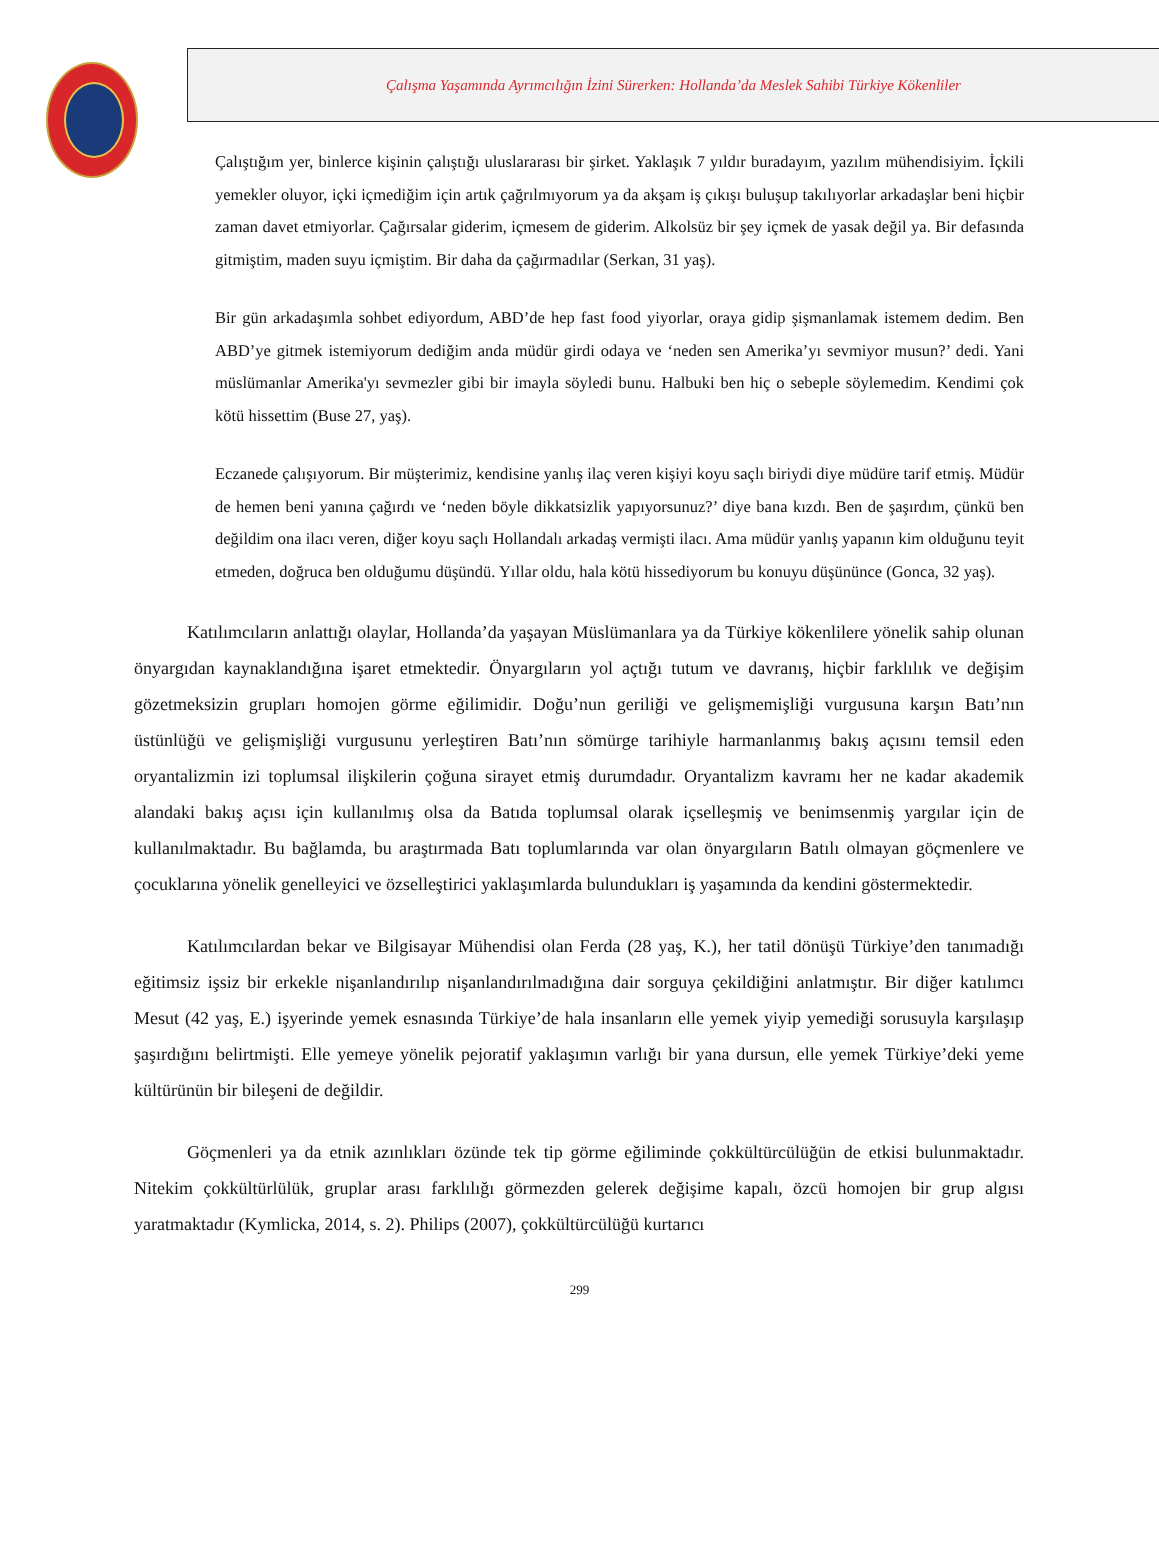Çalışma Yaşamında Ayrımcılığın İzini Sürerken: Hollanda’da Meslek Sahibi Türkiye Kökenliler
Çalıştığım yer, binlerce kişinin çalıştığı uluslararası bir şirket. Yaklaşık 7 yıldır buradayım, yazılım mühendisiyim. İçkili yemekler oluyor, içki içmediğim için artık çağrılmıyorum ya da akşam iş çıkışı buluşup takılıyorlar arkadaşlar beni hiçbir zaman davet etmiyorlar. Çağırsalar giderim, içmesem de giderim. Alkolsüz bir şey içmek de yasak değil ya. Bir defasında gitmiştim, maden suyu içmiştim. Bir daha da çağırmadılar (Serkan, 31 yaş).
Bir gün arkadaşımla sohbet ediyordum, ABD’de hep fast food yiyorlar, oraya gidip şişmanlamak istemem dedim. Ben ABD’ye gitmek istemiyorum dediğim anda müdür girdi odaya ve ‘neden sen Amerika’yı sevmiyor musun?’ dedi. Yani müslümanlar Amerika'yı sevmezler gibi bir imayla söyledi bunu. Halbuki ben hiç o sebeple söylemedim. Kendimi çok kötü hissettim (Buse 27, yaş).
Eczanede çalışıyorum. Bir müşterimiz, kendisine yanlış ilaç veren kişiyi koyu saçlı biriydi diye müdüre tarif etmiş. Müdür de hemen beni yanına çağırdı ve ‘neden böyle dikkatsizlik yapıyorsunuz?’ diye bana kızdı. Ben de şaşırdım, çünkü ben değildim ona ilacı veren, diğer koyu saçlı Hollandalı arkadaş vermişti ilacı. Ama müdür yanlış yapanın kim olduğunu teyit etmeden, doğruca ben olduğumu düşündü. Yıllar oldu, hala kötü hissediyorum bu konuyu düşününce (Gonca, 32 yaş).
Katılımcıların anlattığı olaylar, Hollanda’da yaşayan Müslümanlara ya da Türkiye kökenlilere yönelik sahip olunan önyargıdan kaynaklandığına işaret etmektedir. Önyargıların yol açtığı tutum ve davranış, hiçbir farklılık ve değişim gözetmeksizin grupları homojen görme eğilimidir. Doğu’nun geriliği ve gelişmemişliği vurgusuna karşın Batı’nın üstünlüğü ve gelişmişliği vurgusunu yerleştiren Batı’nın sömürge tarihiyle harmanlanmış bakış açısını temsil eden oryantalizmin izi toplumsal ilişkilerin çoğuna sirayet etmiş durumdadır. Oryantalizm kavramı her ne kadar akademik alandaki bakış açısı için kullanılmış olsa da Batıda toplumsal olarak içselleşmiş ve benimsenmiş yargılar için de kullanılmaktadır. Bu bağlamda, bu araştırmada Batı toplumlarında var olan önyargıların Batılı olmayan göçmenlere ve çocuklarına yönelik genelleyici ve özselleştirici yaklaşımlarda bulundukları iş yaşamında da kendini göstermektedir.
Katılımcılardan bekar ve Bilgisayar Mühendisi olan Ferda (28 yaş, K.), her tatil dönüşü Türkiye’den tanımadığı eğitimsiz işsiz bir erkekle nişanlandırılıp nişanlandırılmadığına dair sorguya çekildiğini anlatmıştır. Bir diğer katılımcı Mesut (42 yaş, E.) işyerinde yemek esnasında Türkiye’de hala insanların elle yemek yiyip yemediği sorusuyla karşılaşıp şaşırdığını belirtmişti. Elle yemeye yönelik pejoratif yaklaşımın varlığı bir yana dursun, elle yemek Türkiye’deki yeme kültürünün bir bileşeni de değildir.
Göçmenleri ya da etnik azınlıkları özünde tek tip görme eğiliminde çokkültürcülüğün de etkisi bulunmaktadır. Nitekim çokkültürlülük, gruplar arası farklılığı görmezden gelerek değişime kapalı, özcü homojen bir grup algısı yaratmaktadır (Kymlicka, 2014, s. 2). Philips (2007), çokkültürcülüğü kurtarıcı
299